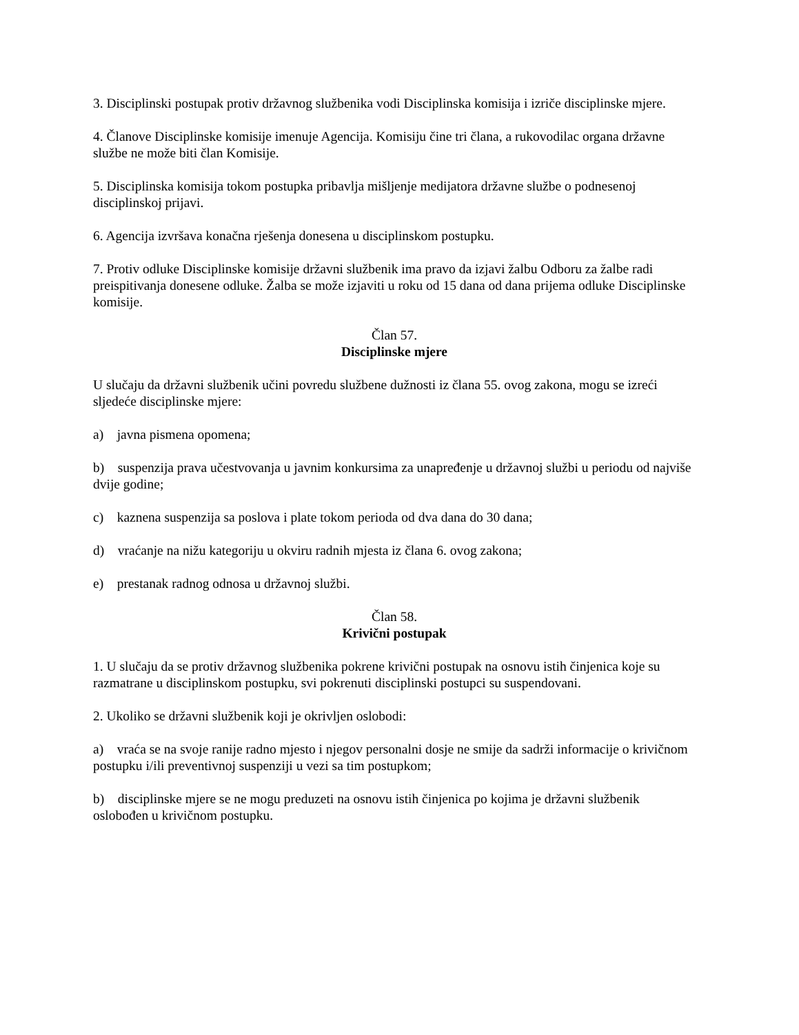3. Disciplinski postupak protiv državnog službenika vodi Disciplinska komisija i izriče disciplinske mjere.
4. Članove Disciplinske komisije imenuje Agencija. Komisiju čine tri člana, a rukovodilac organa državne službe ne može biti član Komisije.
5. Disciplinska komisija tokom postupka pribavlja mišljenje medijatora državne službe o podnesenoj disciplinskoj prijavi.
6. Agencija izvršava konačna rješenja donesena u disciplinskom postupku.
7. Protiv odluke Disciplinske komisije državni službenik ima pravo da izjavi žalbu Odboru za žalbe radi preispitivanja donesene odluke. Žalba se može izjaviti u roku od 15 dana od dana prijema odluke Disciplinske komisije.
Član 57.
Disciplinske mjere
U slučaju da državni službenik učini povredu službene dužnosti iz člana 55. ovog zakona, mogu se izreći sljedeće disciplinske mjere:
a) javna pismena opomena;
b) suspenzija prava učestvovanja u javnim konkursima za unapređenje u državnoj službi u periodu od najviše dvije godine;
c) kaznena suspenzija sa poslova i plate tokom perioda od dva dana do 30 dana;
d) vraćanje na nižu kategoriju u okviru radnih mjesta iz člana 6. ovog zakona;
e) prestanak radnog odnosa u državnoj službi.
Član 58.
Krivični postupak
1. U slučaju da se protiv državnog službenika pokrene krivični postupak na osnovu istih činjenica koje su razmatrane u disciplinskom postupku, svi pokrenuti disciplinski postupci su suspendovani.
2. Ukoliko se državni službenik koji je okrivljen oslobodi:
a) vraća se na svoje ranije radno mjesto i njegov personalni dosje ne smije da sadrži informacije o krivičnom postupku i/ili preventivnoj suspenziji u vezi sa tim postupkom;
b) disciplinske mjere se ne mogu preduzeti na osnovu istih činjenica po kojima je državni službenik oslobođen u krivičnom postupku.